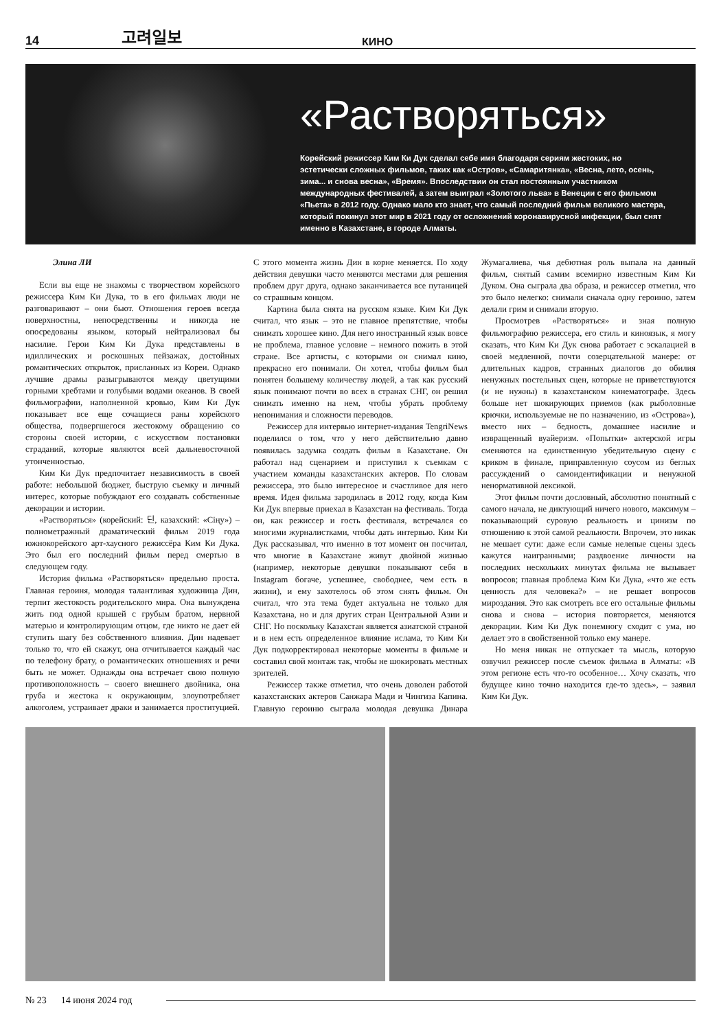14 고려일보 КИНО
«Растворяться»
Корейский режиссер Ким Ки Дук сделал себе имя благодаря сериям жестоких, но эстетически сложных фильмов, таких как «Остров», «Самаритянка», «Весна, лето, осень, зима... и снова весна», «Время». Впоследствии он стал постоянным участником международных фестивалей, а затем выиграл «Золотого льва» в Венеции с его фильмом «Пьета» в 2012 году. Однако мало кто знает, что самый последний фильм великого мастера, который покинул этот мир в 2021 году от осложнений коронавирусной инфекции, был снят именно в Казахстане, в городе Алматы.
Элина ЛИ
Если вы еще не знакомы с творчеством корейского режиссера Ким Ки Дука, то в его фильмах люди не разговаривают – они бьют. Отношения героев всегда поверхностны, непосредственны и никогда не опосредованы языком, который нейтрализовал бы насилие. Герои Ким Ки Дука представлены в идиллических и роскошных пейзажах, достойных романтических открыток, присланных из Кореи. Однако лучшие драмы разыгрываются между цветущими горными хребтами и голубыми водами океанов. В своей фильмографии, наполненной кровью, Ким Ки Дук показывает все еще сочащиеся раны корейского общества, подвергшегося жестокому обращению со стороны своей истории, с искусством постановки страданий, которые являются всей дальневосточной утонченностью.
Ким Ки Дук предпочитает независимость в своей работе: небольшой бюджет, быструю съемку и личный интерес, которые побуждают его создавать собственные декорации и истории.
«Растворяться» (корейский: 딘, казахский: «Сіңу») – полнометражный драматический фильм 2019 года южнокорейского арт-хаусного режиссёра Ким Ки Дука. Это был его последний фильм перед смертью в следующем году.
История фильма «Растворяться» предельно проста. Главная героиня, молодая талантливая художница Дин, терпит жестокость родительского мира. Она вынуждена жить под одной крышей с грубым братом, нервной матерью и контролирующим отцом, где никто не дает ей ступить шагу без собственного влияния. Дин надевает только то, что ей скажут, она отчитывается каждый час по телефону брату, о романтических отношениях и речи быть не может. Однажды она встречает свою полную противоположность – своего внешнего двойника, она груба и жестока к окружающим, злоупотребляет алкоголем, устраивает драки и занимается проституцией. С этого момента жизнь Дин в корне меняется. По ходу действия девушки часто меняются местами для решения проблем друг друга, однако заканчивается все путаницей со страшным концом.
Картина была снята на русском языке. Ким Ки Дук считал, что язык – это не главное препятствие, чтобы снимать хорошее кино. Для него иностранный язык вовсе не проблема, главное условие – немного пожить в этой стране. Все артисты, с которыми он снимал кино, прекрасно его понимали. Он хотел, чтобы фильм был понятен большему количеству людей, а так как русский язык понимают почти во всех в странах СНГ, он решил снимать именно на нем, чтобы убрать проблему непонимания и сложности переводов.
Режиссер для интервью интернет-издания TengriNews поделился о том, что у него действительно давно появилась задумка создать фильм в Казахстане. Он работал над сценарием и приступил к съемкам с участием команды казахстанских актеров. По словам режиссера, это было интересное и счастливое для него время. Идея фильма зародилась в 2012 году, когда Ким Ки Дук впервые приехал в Казахстан на фестиваль. Тогда он, как режиссер и гость фестиваля, встречался со многими журналистками, чтобы дать интервью. Ким Ки Дук рассказывал, что именно в тот момент он посчитал, что многие в Казахстане живут двойной жизнью (например, некоторые девушки показывают себя в Instagram богаче, успешнее, свободнее, чем есть в жизни), и ему захотелось об этом снять фильм. Он считал, что эта тема будет актуальна не только для Казахстана, но и для других стран Центральной Азии и СНГ. Но поскольку Казахстан является азиатской страной и в нем есть определенное влияние ислама, то Ким Ки Дук подкорректировал некоторые моменты в фильме и составил свой монтаж так, чтобы не шокировать местных зрителей.
Режиссер также отметил, что очень доволен работой казахстанских актеров Санжара Мади и Чингиза Капина. Главную героиню сыграла молодая девушка Динара Жумагалиева, чья дебютная роль выпала на данный фильм, снятый самим всемирно известным Ким Ки Дуком. Она сыграла два образа, и режиссер отметил, что это было нелегко: снимали сначала одну героиню, затем делали грим и снимали вторую.
Просмотрев «Растворяться» и зная полную фильмографию режиссера, его стиль и киноязык, я могу сказать, что Ким Ки Дук снова работает с эскалацией в своей медленной, почти созерцательной манере: от длительных кадров, странных диалогов до обилия ненужных постельных сцен, которые не приветствуются (и не нужны) в казахстанском кинематографе. Здесь больше нет шокирующих приемов (как рыболовные крючки, используемые не по назначению, из «Острова»), вместо них – бедность, домашнее насилие и извращенный вуайеризм. «Попытки» актерской игры сменяются на единственную убедительную сцену с криком в финале, приправленную соусом из беглых рассуждений о самоидентификации и ненужной ненормативной лексикой.
Этот фильм почти дословный, абсолютно понятный с самого начала, не диктующий ничего нового, максимум – показывающий суровую реальность и цинизм по отношению к этой самой реальности. Впрочем, это никак не мешает сути: даже если самые нелепые сцены здесь кажутся наигранными; раздвоение личности на последних нескольких минутах фильма не вызывает вопросов; главная проблема Ким Ки Дука, «что же есть ценность для человека?» – не решает вопросов мироздания. Это как смотреть все его остальные фильмы снова и снова – история повторяется, меняются декорации. Ким Ки Дук понемногу сходит с ума, но делает это в свойственной только ему манере.
Но меня никак не отпускает та мысль, которую озвучил режиссер после съемок фильма в Алматы: «В этом регионе есть что-то особенное… Хочу сказать, что будущее кино точно находится где-то здесь», – заявил Ким Ки Дук.
№ 23 14 июня 2024 год